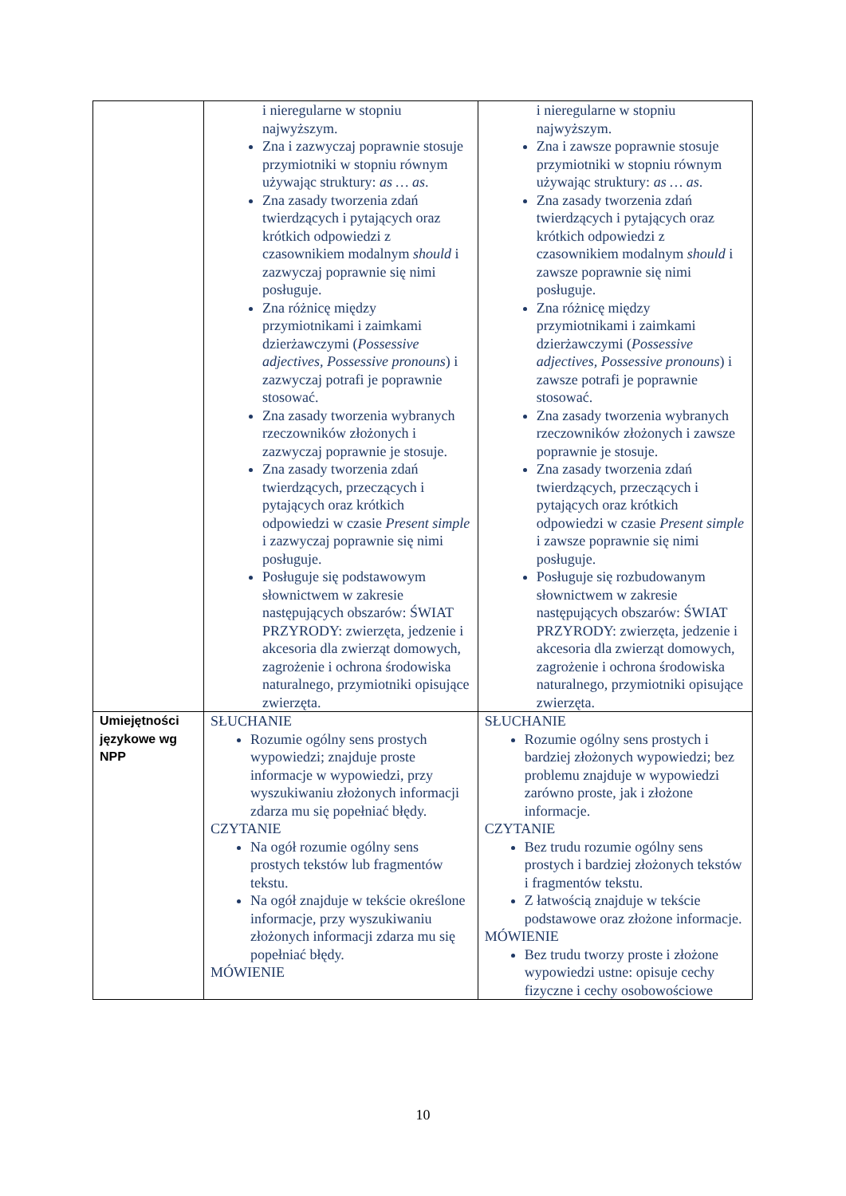| | i nieregularne w stopniu najwyższym. Zna i zazwyczaj poprawnie stosuje przymiotniki w stopniu równym używając struktury: as … as . Zna zasady tworzenia zdań twierdzących i pytających oraz krótkich odpowiedzi z czasownikiem modalnym should i zazwyczaj poprawnie się nimi posługuje. Zna różnicę między przymiotnikami i zaimkami dzierżawczymi ( Possessive adjectives, Possessive pronouns ) i zazwyczaj potrafi je poprawnie stosować. Zna zasady tworzenia wybranych rzeczowników złożonych i zazwyczaj poprawnie je stosuje. Zna zasady tworzenia zdań twierdzących, przeczących i pytających oraz krótkich odpowiedzi w czasie Present simple i zazwyczaj poprawnie się nimi posługuje. Posługuje się podstawowym słownictwem w zakresie następujących obszarów: ŚWIAT PRZYRODY: zwierzęta, jedzenie i akcesoria dla zwierząt domowych, zagrożenie i ochrona środowiska naturalnego, przymiotniki opisujące zwierzęta. | i nieregularne w stopniu najwyższym. Zna i zawsze poprawnie stosuje przymiotniki w stopniu równym używając struktury: as … as . Zna zasady tworzenia zdań twierdzących i pytających oraz krótkich odpowiedzi z czasownikiem modalnym should i zawsze poprawnie się nimi posługuje. Zna różnicę między przymiotnikami i zaimkami dzierżawczymi ( Possessive adjectives, Possessive pronouns ) i zawsze potrafi je poprawnie stosować. Zna zasady tworzenia wybranych rzeczowników złożonych i zawsze poprawnie je stosuje. Zna zasady tworzenia zdań twierdzących, przeczących i pytających oraz krótkich odpowiedzi w czasie Present simple i zawsze poprawnie się nimi posługuje. Posługuje się rozbudowanym słownictwem w zakresie następujących obszarów: ŚWIAT PRZYRODY: zwierzęta, jedzenie i akcesoria dla zwierząt domowych, zagrożenie i ochrona środowiska naturalnego, przymiotniki opisujące zwierzęta. |
| Umiejętności językowe wg NPP | SŁUCHANIE Rozumie ogólny sens prostych wypowiedzi; znajduje proste informacje w wypowiedzi, przy wyszukiwaniu złożonych informacji zdarza mu się popełniać błędy. CZYTANIE Na ogół rozumie ogólny sens prostych tekstów lub fragmentów tekstu. Na ogół znajduje w tekście określone informacje, przy wyszukiwaniu złożonych informacji zdarza mu się popełniać błędy. MÓWIENIE | SŁUCHANIE Rozumie ogólny sens prostych i bardziej złożonych wypowiedzi; bez problemu znajduje w wypowiedzi zarówno proste, jak i złożone informacje. CZYTANIE Bez trudu rozumie ogólny sens prostych i bardziej złożonych tekstów i fragmentów tekstu. Z łatwością znajduje w tekście podstawowe oraz złożone informacje. MÓWIENIE Bez trudu tworzy proste i złożone wypowiedzi ustne: opisuje cechy fizyczne i cechy osobowościowe |
10